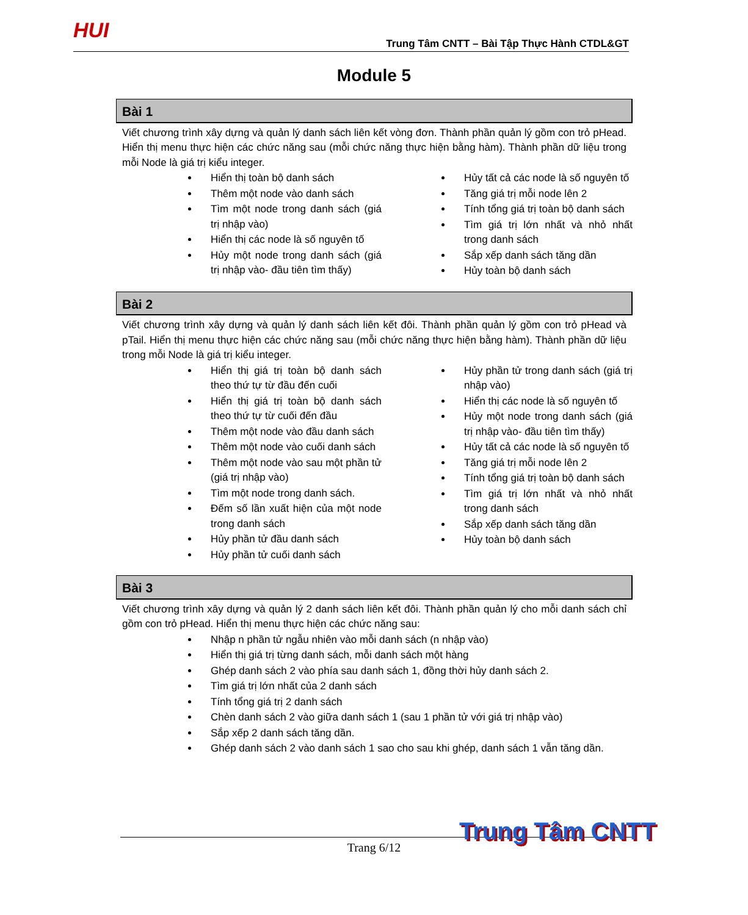HUI
Trung Tâm CNTT – Bài Tập Thực Hành CTDL&GT
Module 5
Bài 1
Viết chương trình xây dựng và quản lý danh sách liên kết vòng đơn. Thành phần quản lý gồm con trỏ pHead. Hiển thị menu thực hiện các chức năng sau (mỗi chức năng thực hiện bằng hàm). Thành phần dữ liệu trong mỗi Node là giá trị kiểu integer.
Hiển thị toàn bộ danh sách
Thêm một node vào danh sách
Tìm một node trong danh sách (giá trị nhập vào)
Hiển thị các node là số nguyên tố
Hủy một node trong danh sách (giá trị nhập vào- đầu tiên tìm thấy)
Hủy tất cả các node là số nguyên tố
Tăng giá trị mỗi node lên 2
Tính tổng giá trị toàn bộ danh sách
Tìm giá trị lớn nhất và nhỏ nhất trong danh sách
Sắp xếp danh sách tăng dần
Hủy toàn bộ danh sách
Bài 2
Viết chương trình xây dựng và quản lý danh sách liên kết đôi. Thành phần quản lý gồm con trỏ pHead và pTail. Hiển thị menu thực hiện các chức năng sau (mỗi chức năng thực hiện bằng hàm). Thành phần dữ liệu trong mỗi Node là giá trị kiểu integer.
Hiển thị giá trị toàn bộ danh sách theo thứ tự từ đầu đến cuối
Hiển thị giá trị toàn bộ danh sách theo thứ tự từ cuối đến đầu
Thêm một node vào đầu danh sách
Thêm một node vào cuối danh sách
Thêm một node vào sau một phần tử (giá trị nhập vào)
Tìm một node trong danh sách.
Đếm số lần xuất hiện của một node trong danh sách
Hủy phần tử đầu danh sách
Hủy phần tử cuối danh sách
Hủy phần tử trong danh sách (giá trị nhập vào)
Hiển thị các node là số nguyên tố
Hủy một node trong danh sách (giá trị nhập vào- đầu tiên tìm thấy)
Hủy tất cả các node là số nguyên tố
Tăng giá trị mỗi node lên 2
Tính tổng giá trị toàn bộ danh sách
Tìm giá trị lớn nhất và nhỏ nhất trong danh sách
Sắp xếp danh sách tăng dần
Hủy toàn bộ danh sách
Bài 3
Viết chương trình xây dựng và quản lý 2 danh sách liên kết đôi. Thành phần quản lý cho mỗi danh sách chỉ gồm con trỏ pHead. Hiển thị menu thực hiện các chức năng sau:
Nhập n phần tử ngẫu nhiên vào mỗi danh sách (n nhập vào)
Hiển thị giá trị từng danh sách, mỗi danh sách một hàng
Ghép danh sách 2 vào phía sau danh sách 1, đồng thời hủy danh sách 2.
Tìm giá trị lớn nhất của 2 danh sách
Tính tổng giá trị 2 danh sách
Chèn danh sách 2 vào giữa danh sách 1 (sau 1 phần tử với giá trị nhập vào)
Sắp xếp 2 danh sách tăng dần.
Ghép danh sách 2 vào danh sách 1 sao cho sau khi ghép, danh sách 1 vẫn tăng dần.
Trung Tâm CNTT
Trang 6/12